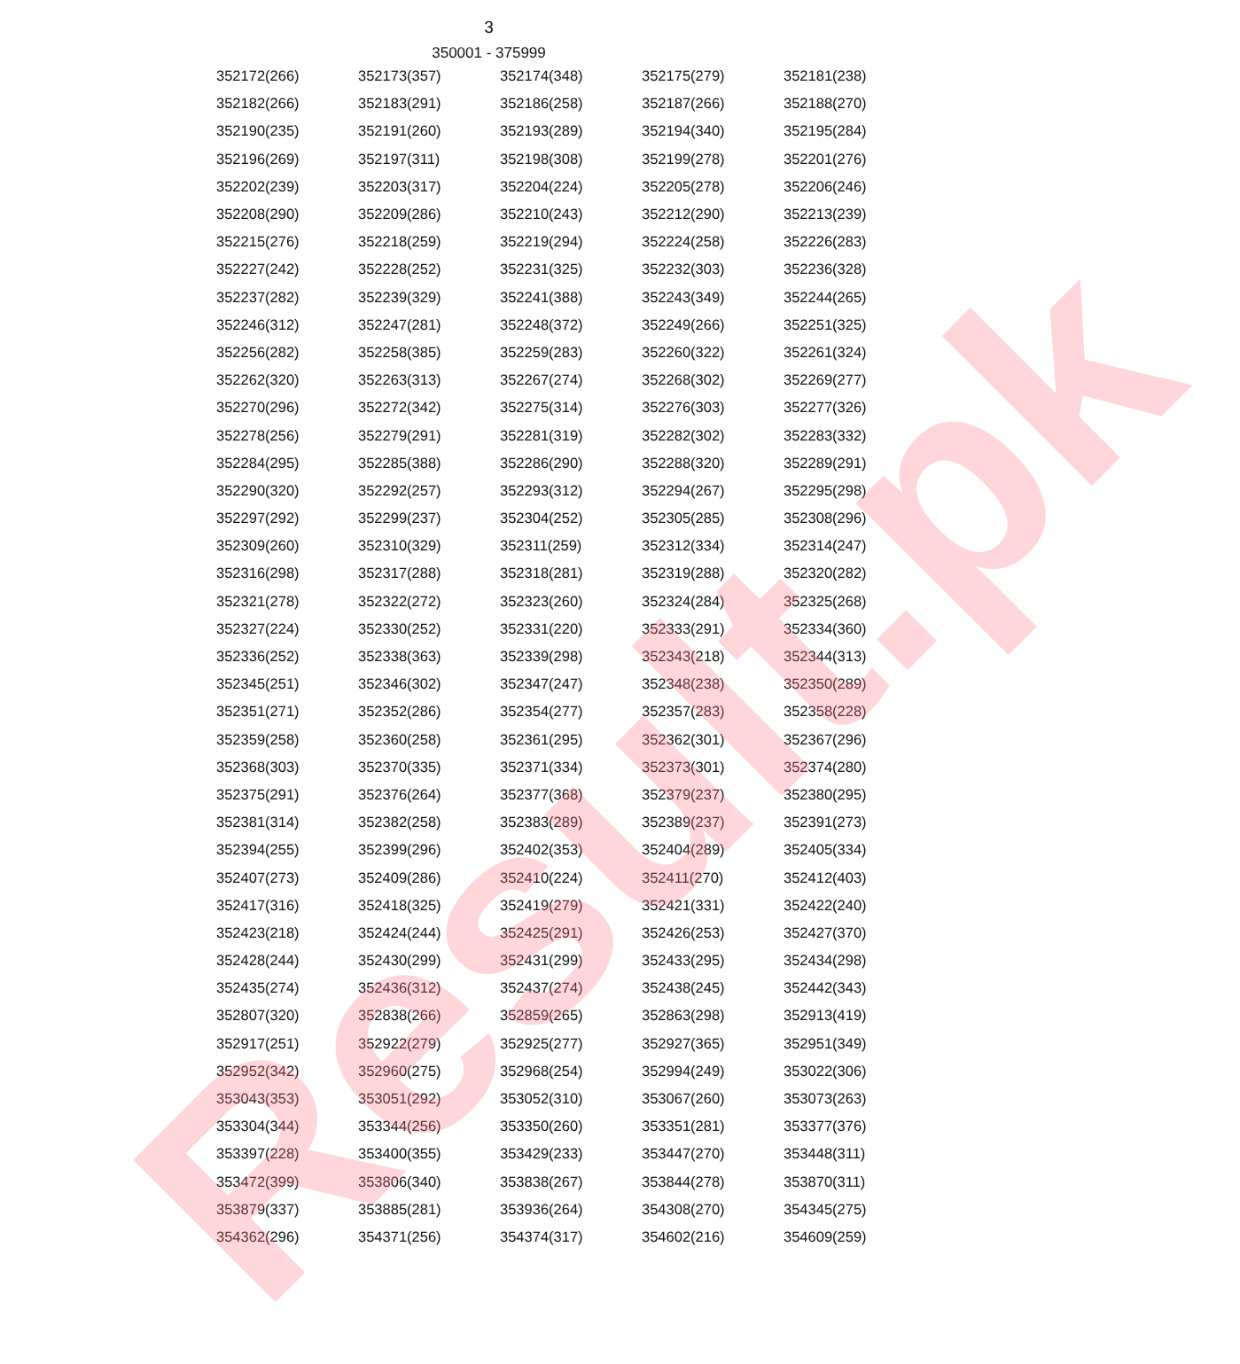Result.pk
3
350001 - 375999
| 352172(266) | 352173(357) | 352174(348) | 352175(279) | 352181(238) |
| 352182(266) | 352183(291) | 352186(258) | 352187(266) | 352188(270) |
| 352190(235) | 352191(260) | 352193(289) | 352194(340) | 352195(284) |
| 352196(269) | 352197(311) | 352198(308) | 352199(278) | 352201(276) |
| 352202(239) | 352203(317) | 352204(224) | 352205(278) | 352206(246) |
| 352208(290) | 352209(286) | 352210(243) | 352212(290) | 352213(239) |
| 352215(276) | 352218(259) | 352219(294) | 352224(258) | 352226(283) |
| 352227(242) | 352228(252) | 352231(325) | 352232(303) | 352236(328) |
| 352237(282) | 352239(329) | 352241(388) | 352243(349) | 352244(265) |
| 352246(312) | 352247(281) | 352248(372) | 352249(266) | 352251(325) |
| 352256(282) | 352258(385) | 352259(283) | 352260(322) | 352261(324) |
| 352262(320) | 352263(313) | 352267(274) | 352268(302) | 352269(277) |
| 352270(296) | 352272(342) | 352275(314) | 352276(303) | 352277(326) |
| 352278(256) | 352279(291) | 352281(319) | 352282(302) | 352283(332) |
| 352284(295) | 352285(388) | 352286(290) | 352288(320) | 352289(291) |
| 352290(320) | 352292(257) | 352293(312) | 352294(267) | 352295(298) |
| 352297(292) | 352299(237) | 352304(252) | 352305(285) | 352308(296) |
| 352309(260) | 352310(329) | 352311(259) | 352312(334) | 352314(247) |
| 352316(298) | 352317(288) | 352318(281) | 352319(288) | 352320(282) |
| 352321(278) | 352322(272) | 352323(260) | 352324(284) | 352325(268) |
| 352327(224) | 352330(252) | 352331(220) | 352333(291) | 352334(360) |
| 352336(252) | 352338(363) | 352339(298) | 352343(218) | 352344(313) |
| 352345(251) | 352346(302) | 352347(247) | 352348(238) | 352350(289) |
| 352351(271) | 352352(286) | 352354(277) | 352357(283) | 352358(228) |
| 352359(258) | 352360(258) | 352361(295) | 352362(301) | 352367(296) |
| 352368(303) | 352370(335) | 352371(334) | 352373(301) | 352374(280) |
| 352375(291) | 352376(264) | 352377(368) | 352379(237) | 352380(295) |
| 352381(314) | 352382(258) | 352383(289) | 352389(237) | 352391(273) |
| 352394(255) | 352399(296) | 352402(353) | 352404(289) | 352405(334) |
| 352407(273) | 352409(286) | 352410(224) | 352411(270) | 352412(403) |
| 352417(316) | 352418(325) | 352419(279) | 352421(331) | 352422(240) |
| 352423(218) | 352424(244) | 352425(291) | 352426(253) | 352427(370) |
| 352428(244) | 352430(299) | 352431(299) | 352433(295) | 352434(298) |
| 352435(274) | 352436(312) | 352437(274) | 352438(245) | 352442(343) |
| 352807(320) | 352838(266) | 352859(265) | 352863(298) | 352913(419) |
| 352917(251) | 352922(279) | 352925(277) | 352927(365) | 352951(349) |
| 352952(342) | 352960(275) | 352968(254) | 352994(249) | 353022(306) |
| 353043(353) | 353051(292) | 353052(310) | 353067(260) | 353073(263) |
| 353304(344) | 353344(256) | 353350(260) | 353351(281) | 353377(376) |
| 353397(228) | 353400(355) | 353429(233) | 353447(270) | 353448(311) |
| 353472(399) | 353806(340) | 353838(267) | 353844(278) | 353870(311) |
| 353879(337) | 353885(281) | 353936(264) | 354308(270) | 354345(275) |
| 354362(296) | 354371(256) | 354374(317) | 354602(216) | 354609(259) |